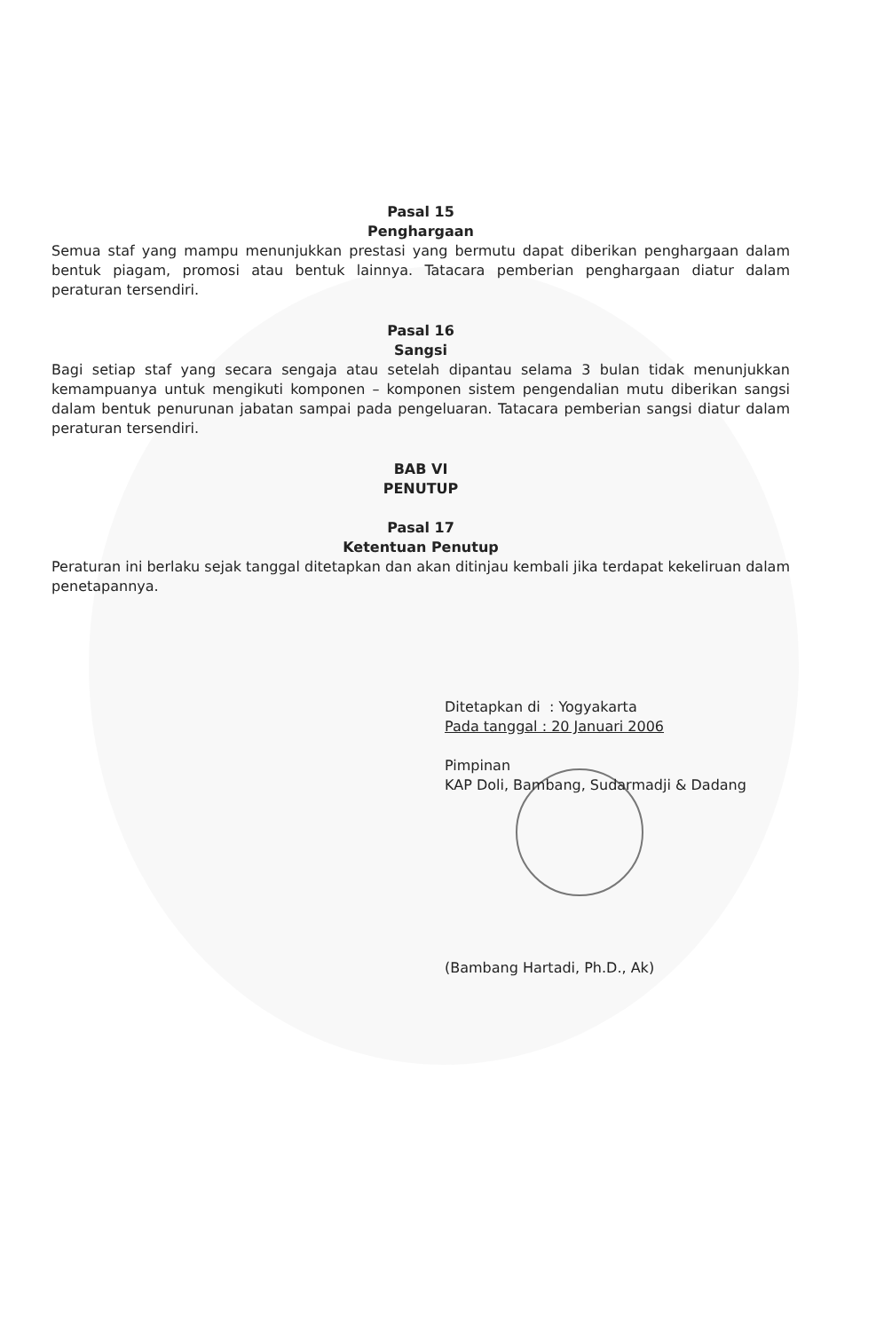Pasal 15
Penghargaan
Semua staf yang mampu menunjukkan prestasi yang bermutu dapat diberikan penghargaan dalam bentuk piagam, promosi atau bentuk lainnya. Tatacara pemberian penghargaan diatur dalam peraturan tersendiri.
Pasal 16
Sangsi
Bagi setiap staf yang secara sengaja atau setelah dipantau selama 3 bulan tidak menunjukkan kemampuanya untuk mengikuti komponen – komponen sistem pengendalian mutu diberikan sangsi dalam bentuk penurunan jabatan sampai pada pengeluaran. Tatacara pemberian sangsi diatur dalam peraturan tersendiri.
BAB VI
PENUTUP
Pasal 17
Ketentuan Penutup
Peraturan ini berlaku sejak tanggal ditetapkan dan akan ditinjau kembali jika terdapat kekeliruan dalam penetapannya.
Ditetapkan di : Yogyakarta
Pada tanggal : 20 Januari 2006
Pimpinan
KAP Doli, Bambang, Sudarmadji & Dadang
(Bambang Hartadi, Ph.D., Ak)